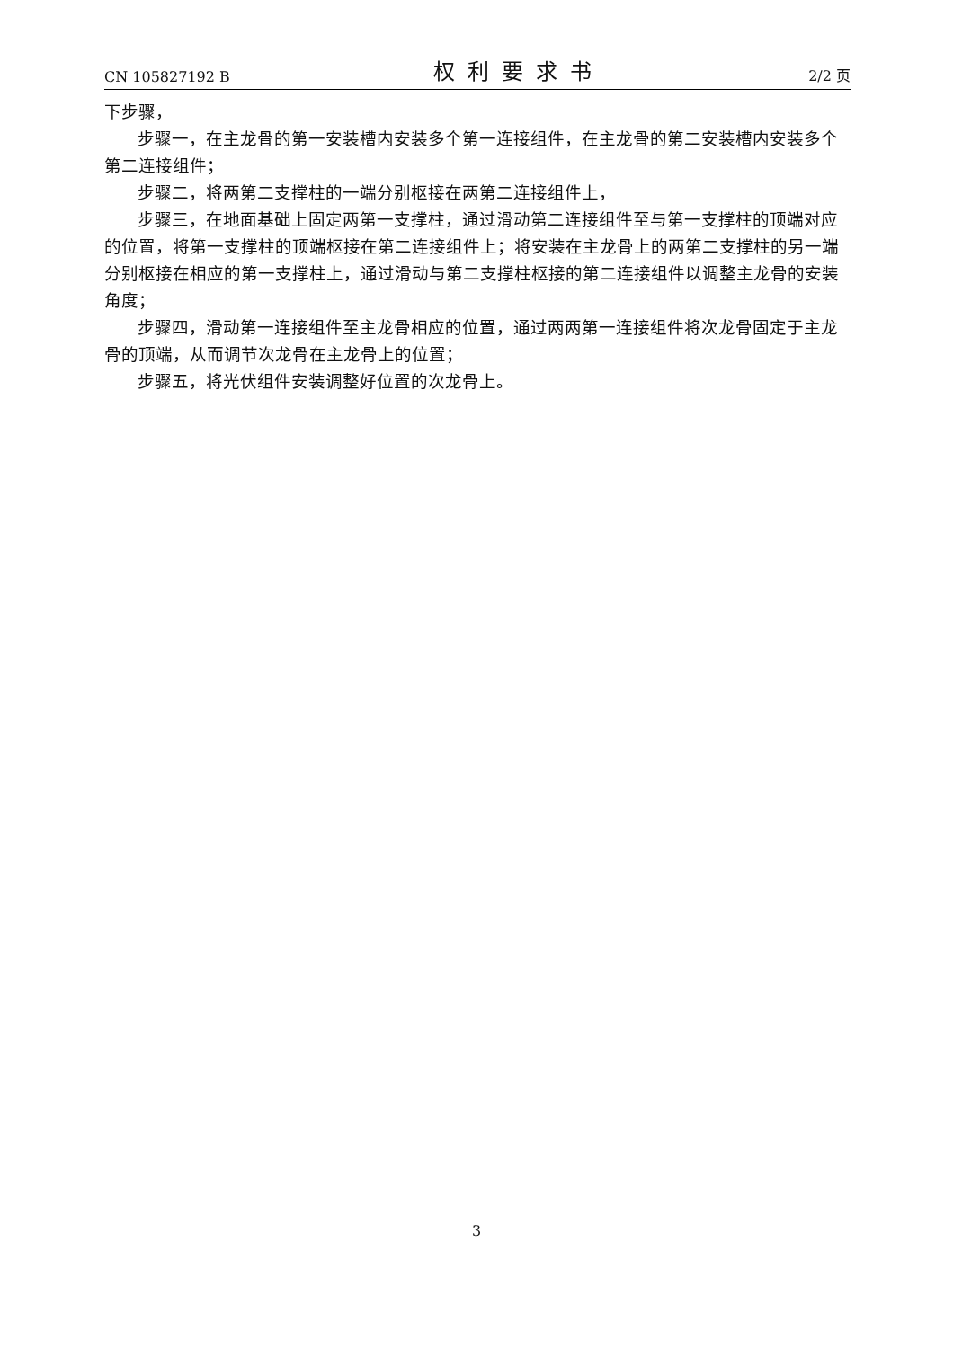CN 105827192 B 权利要求书 2/2 页
下步骤，
步骤一，在主龙骨的第一安装槽内安装多个第一连接组件，在主龙骨的第二安装槽内安装多个第二连接组件；
步骤二，将两第二支撑柱的一端分别枢接在两第二连接组件上，
步骤三，在地面基础上固定两第一支撑柱，通过滑动第二连接组件至与第一支撑柱的顶端对应的位置，将第一支撑柱的顶端枢接在第二连接组件上；将安装在主龙骨上的两第二支撑柱的另一端分别枢接在相应的第一支撑柱上，通过滑动与第二支撑柱枢接的第二连接组件以调整主龙骨的安装角度；
步骤四，滑动第一连接组件至主龙骨相应的位置，通过两两第一连接组件将次龙骨固定于主龙骨的顶端，从而调节次龙骨在主龙骨上的位置；
步骤五，将光伏组件安装调整好位置的次龙骨上。
3